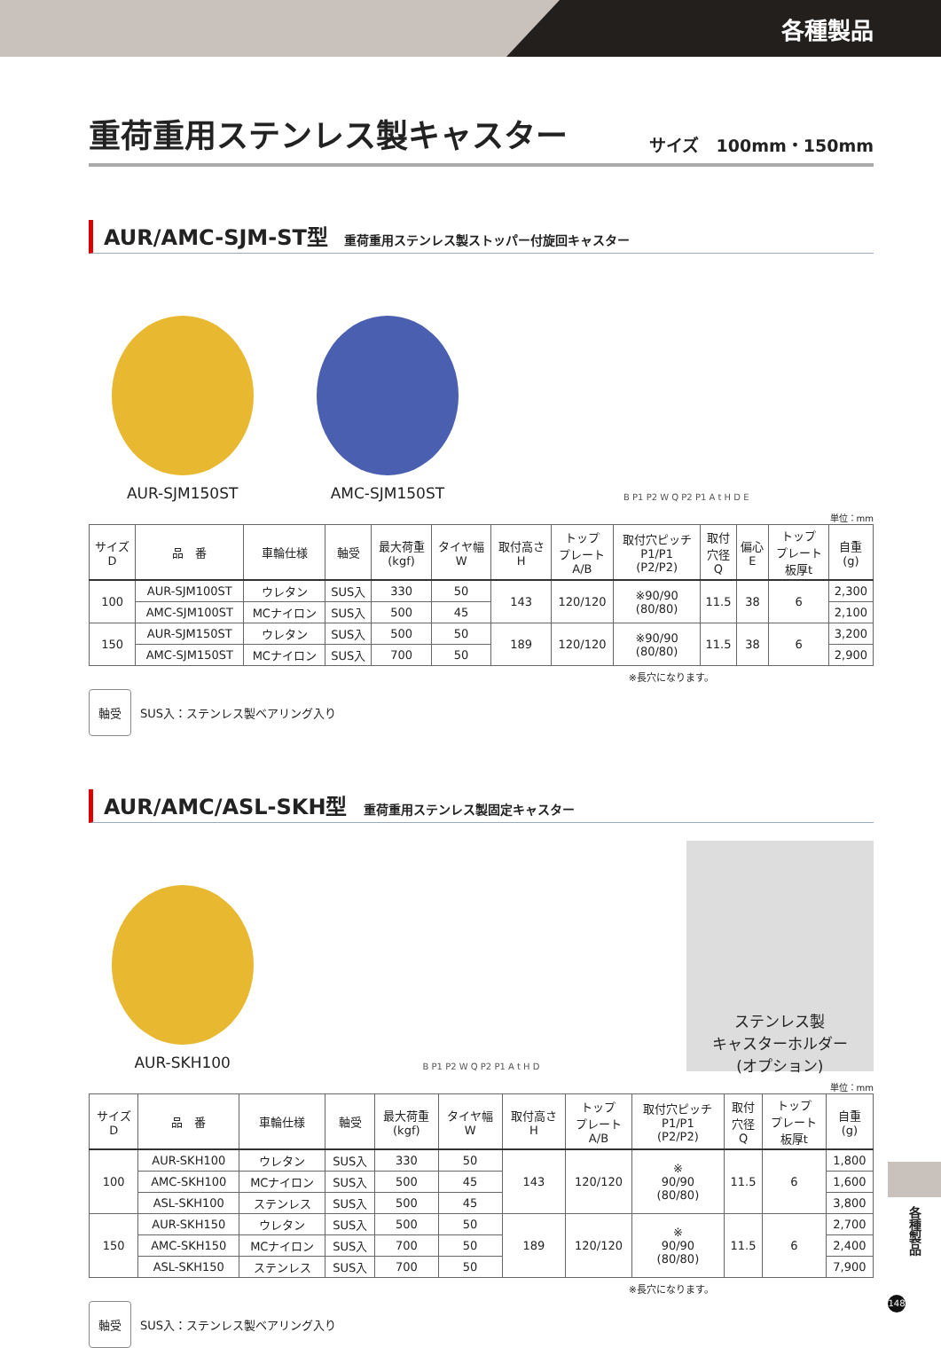各種製品
重荷重用ステンレス製キャスター サイズ　100mm・150mm
AUR/AMC-SJM-ST型 重荷重用ステンレス製ストッパー付旋回キャスター
AUR-SJM150ST
AMC-SJM150ST
B P1 P2 W Q P2 P1 A t H D E
単位：mm
| サイズ D | 品 番 | 車輪仕様 | 軸受 | 最大荷重 (kgf) | タイヤ幅 W | 取付高さ H | トップ プレート A/B | 取付穴ピッチ P1/P1 (P2/P2) | 取付 穴径 Q | 偏心 E | トップ プレート 板厚t | 自重 (g) |
| --- | --- | --- | --- | --- | --- | --- | --- | --- | --- | --- | --- | --- |
| 100 | AUR-SJM100ST | ウレタン | SUS入 | 330 | 50 | 143 | 120/120 | ※90/90 (80/80) | 11.5 | 38 | 6 | 2,300 |
| | AMC-SJM100ST | MCナイロン | SUS入 | 500 | 45 | | | | | | | 2,100 |
| 150 | AUR-SJM150ST | ウレタン | SUS入 | 500 | 50 | 189 | 120/120 | ※90/90 (80/80) | 11.5 | 38 | 6 | 3,200 |
| | AMC-SJM150ST | MCナイロン | SUS入 | 700 | 50 | | | | | | | 2,900 |
※長穴になります。
軸受 SUS入：ステンレス製ベアリング入り
AUR/AMC/ASL-SKH型 重荷重用ステンレス製固定キャスター
AUR-SKH100
B P1 P2 W Q P2 P1 A t H D
ステンレス製
キャスターホルダー
(オプション)
単位：mm
| サイズ D | 品 番 | 車輪仕様 | 軸受 | 最大荷重 (kgf) | タイヤ幅 W | 取付高さ H | トップ プレート A/B | 取付穴ピッチ P1/P1 (P2/P2) | 取付 穴径 Q | トップ プレート 板厚t | 自重 (g) |
| --- | --- | --- | --- | --- | --- | --- | --- | --- | --- | --- | --- |
| 100 | AUR-SKH100 | ウレタン | SUS入 | 330 | 50 | 143 | 120/120 | ※ 90/90 (80/80) | 11.5 | 6 | 1,800 |
| | AMC-SKH100 | MCナイロン | SUS入 | 500 | 45 | | | | | | 1,600 |
| | ASL-SKH100 | ステンレス | SUS入 | 500 | 45 | | | | | | 3,800 |
| 150 | AUR-SKH150 | ウレタン | SUS入 | 500 | 50 | 189 | 120/120 | ※ 90/90 (80/80) | 11.5 | 6 | 2,700 |
| | AMC-SKH150 | MCナイロン | SUS入 | 700 | 50 | | | | | | 2,400 |
| | ASL-SKH150 | ステンレス | SUS入 | 700 | 50 | | | | | | 7,900 |
※長穴になります。
軸受 SUS入：ステンレス製ベアリング入り
各種製品
148